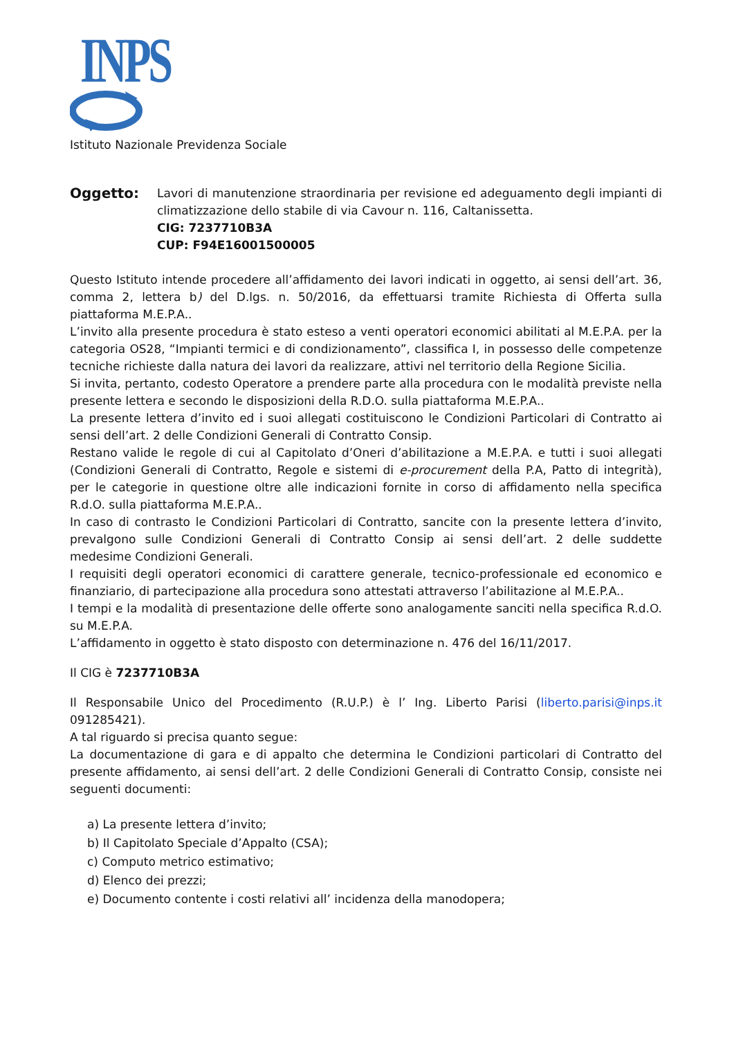INPS
Istituto Nazionale Previdenza Sociale
Oggetto:
Lavori di manutenzione straordinaria per revisione ed adeguamento degli impianti di climatizzazione dello stabile di via Cavour n. 116, Caltanissetta.
CIG: 7237710B3A
CUP: F94E16001500005
Questo Istituto intende procedere all’affidamento dei lavori indicati in oggetto, ai sensi dell’art. 36, comma 2, lettera b) del D.lgs. n. 50/2016, da effettuarsi tramite Richiesta di Offerta sulla piattaforma M.E.P.A..
L’invito alla presente procedura è stato esteso a venti operatori economici abilitati al M.E.P.A. per la categoria OS28, “Impianti termici e di condizionamento”, classifica I, in possesso delle competenze tecniche richieste dalla natura dei lavori da realizzare, attivi nel territorio della Regione Sicilia.
Si invita, pertanto, codesto Operatore a prendere parte alla procedura con le modalità previste nella presente lettera e secondo le disposizioni della R.D.O. sulla piattaforma M.E.P.A..
La presente lettera d’invito ed i suoi allegati costituiscono le Condizioni Particolari di Contratto ai sensi dell’art. 2 delle Condizioni Generali di Contratto Consip.
Restano valide le regole di cui al Capitolato d’Oneri d’abilitazione a M.E.P.A. e tutti i suoi allegati (Condizioni Generali di Contratto, Regole e sistemi di e-procurement della P.A, Patto di integrità), per le categorie in questione oltre alle indicazioni fornite in corso di affidamento nella specifica R.d.O. sulla piattaforma M.E.P.A..
In caso di contrasto le Condizioni Particolari di Contratto, sancite con la presente lettera d’invito, prevalgono sulle Condizioni Generali di Contratto Consip ai sensi dell’art. 2 delle suddette medesime Condizioni Generali.
I requisiti degli operatori economici di carattere generale, tecnico-professionale ed economico e finanziario, di partecipazione alla procedura sono attestati attraverso l’abilitazione al M.E.P.A..
I tempi e la modalità di presentazione delle offerte sono analogamente sanciti nella specifica R.d.O. su M.E.P.A.
L’affidamento in oggetto è stato disposto con determinazione n. 476 del 16/11/2017.
Il CIG è 7237710B3A
Il Responsabile Unico del Procedimento (R.U.P.) è l’ Ing. Liberto Parisi (liberto.parisi@inps.it 091285421).
A tal riguardo si precisa quanto segue:
La documentazione di gara e di appalto che determina le Condizioni particolari di Contratto del presente affidamento, ai sensi dell’art. 2 delle Condizioni Generali di Contratto Consip, consiste nei seguenti documenti:
a) La presente lettera d’invito;
b) Il Capitolato Speciale d’Appalto (CSA);
c) Computo metrico estimativo;
d) Elenco dei prezzi;
e) Documento contente i costi relativi all’ incidenza della manodopera;